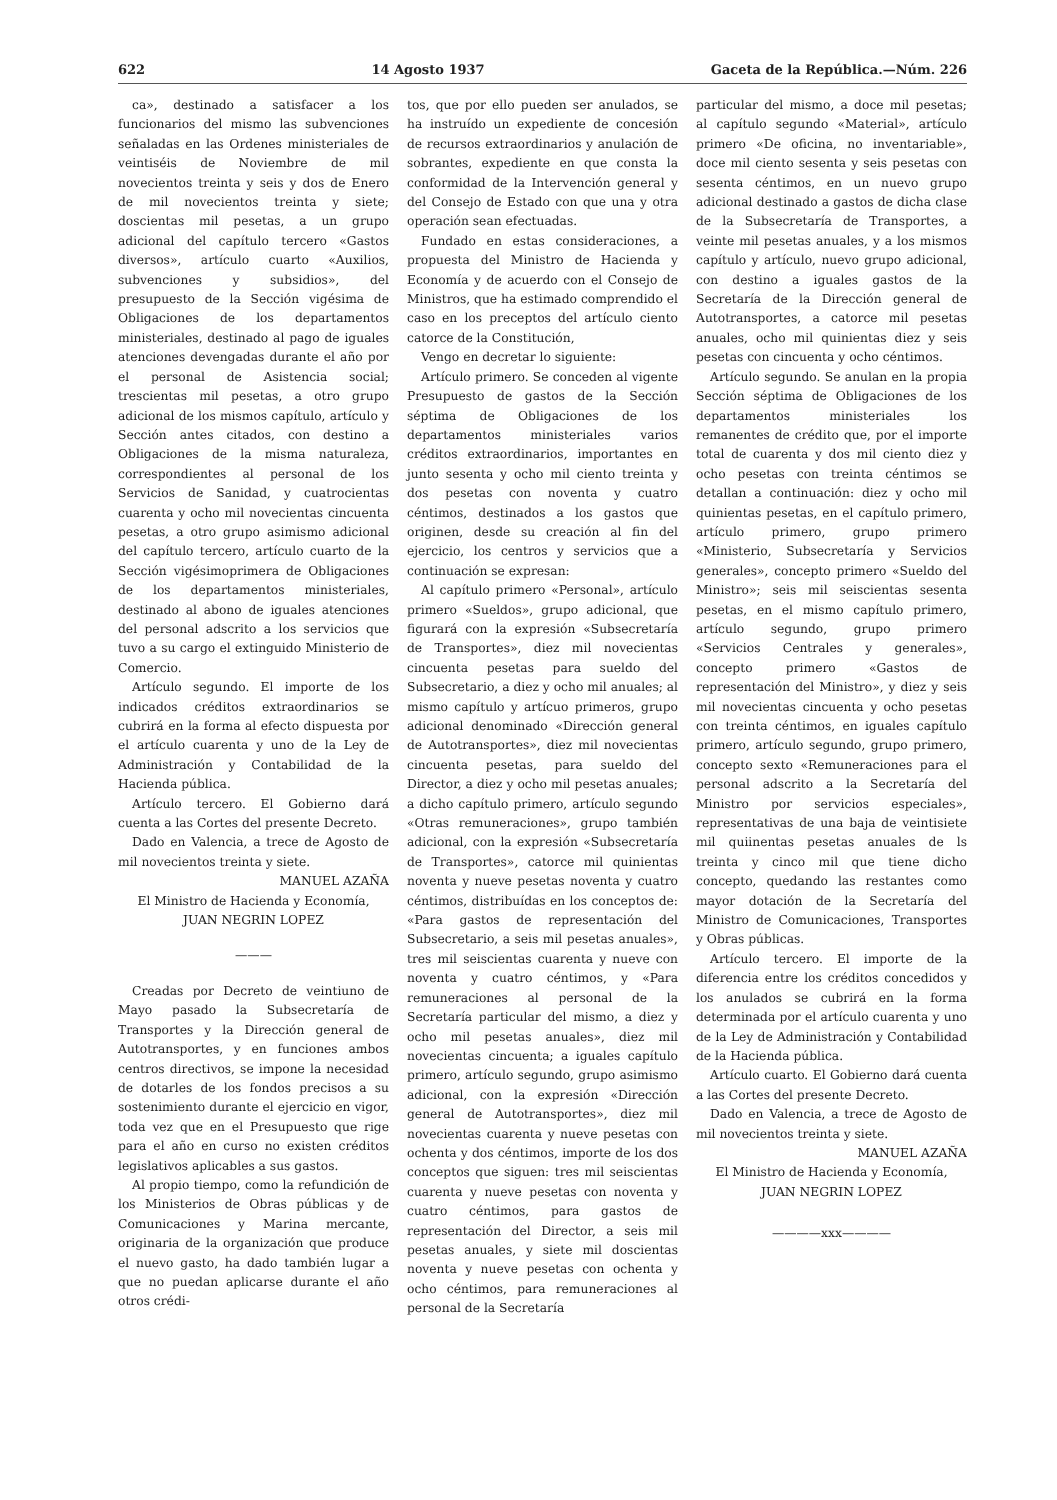622 14 Agosto 1937 Gaceta de la República.—Núm. 226
ca», destinado a satisfacer a los funcionarios del mismo las subvenciones señaladas en las Ordenes ministeriales de veintiséis de Noviembre de mil novecientos treinta y seis y dos de Enero de mil novecientos treinta y siete; doscientas mil pesetas, a un grupo adicional del capítulo tercero «Gastos diversos», artículo cuarto «Auxilios, subvenciones y subsidios», del presupuesto de la Sección vigésima de Obligaciones de los departamentos ministeriales, destinado al pago de iguales atenciones devengadas durante el año por el personal de Asistencia social; trescientas mil pesetas, a otro grupo adicional de los mismos capítulo, artículo y Sección antes citados, con destino a Obligaciones de la misma naturaleza, correspondientes al personal de los Servicios de Sanidad, y cuatrocientas cuarenta y ocho mil novecientas cincuenta pesetas, a otro grupo asimismo adicional del capítulo tercero, artículo cuarto de la Sección vigésimoprimera de Obligaciones de los departamentos ministeriales, destinado al abono de iguales atenciones del personal adscrito a los servicios que tuvo a su cargo el extinguido Ministerio de Comercio.
Artículo segundo. El importe de los indicados créditos extraordinarios se cubrirá en la forma al efecto dispuesta por el artículo cuarenta y uno de la Ley de Administración y Contabilidad de la Hacienda pública.
Artículo tercero. El Gobierno dará cuenta a las Cortes del presente Decreto.
Dado en Valencia, a trece de Agosto de mil novecientos treinta y siete.
MANUEL AZAÑA
El Ministro de Hacienda y Economía,
JUAN NEGRIN LOPEZ
———
Creadas por Decreto de veintiuno de Mayo pasado la Subsecretaría de Transportes y la Dirección general de Autotransportes, y en funciones ambos centros directivos, se impone la necesidad de dotarles de los fondos precisos a su sostenimiento durante el ejercicio en vigor, toda vez que en el Presupuesto que rige para el año en curso no existen créditos legislativos aplicables a sus gastos.
Al propio tiempo, como la refundición de los Ministerios de Obras públicas y de Comunicaciones y Marina mercante, originaria de la organización que produce el nuevo gasto, ha dado también lugar a que no puedan aplicarse durante el año otros crédi-
tos, que por ello pueden ser anulados, se ha instruído un expediente de concesión de recursos extraordinarios y anulación de sobrantes, expediente en que consta la conformidad de la Intervención general y del Consejo de Estado con que una y otra operación sean efectuadas.
Fundado en estas consideraciones, a propuesta del Ministro de Hacienda y Economía y de acuerdo con el Consejo de Ministros, que ha estimado comprendido el caso en los preceptos del artículo ciento catorce de la Constitución,
Vengo en decretar lo siguiente:
Artículo primero. Se conceden al vigente Presupuesto de gastos de la Sección séptima de Obligaciones de los departamentos ministeriales varios créditos extraordinarios, importantes en junto sesenta y ocho mil ciento treinta y dos pesetas con noventa y cuatro céntimos, destinados a los gastos que originen, desde su creación al fin del ejercicio, los centros y servicios que a continuación se expresan:
Al capítulo primero «Personal», artículo primero «Sueldos», grupo adicional, que figurará con la expresión «Subsecretaría de Transportes», diez mil novecientas cincuenta pesetas para sueldo del Subsecretario, a diez y ocho mil anuales; al mismo capítulo y artícuo primeros, grupo adicional denominado «Dirección general de Autotransportes», diez mil novecientas cincuenta pesetas, para sueldo del Director, a diez y ocho mil pesetas anuales; a dicho capítulo primero, artículo segundo «Otras remuneraciones», grupo también adicional, con la expresión «Subsecretaría de Transportes», catorce mil quinientas noventa y nueve pesetas noventa y cuatro céntimos, distribuídas en los conceptos de: «Para gastos de representación del Subsecretario, a seis mil pesetas anuales», tres mil seiscientas cuarenta y nueve con noventa y cuatro céntimos, y «Para remuneraciones al personal de la Secretaría particular del mismo, a diez y ocho mil pesetas anuales», diez mil novecientas cincuenta; a iguales capítulo primero, artículo segundo, grupo asimismo adicional, con la expresión «Dirección general de Autotransportes», diez mil novecientas cuarenta y nueve pesetas con ochenta y dos céntimos, importe de los dos conceptos que siguen: tres mil seiscientas cuarenta y nueve pesetas con noventa y cuatro céntimos, para gastos de representación del Director, a seis mil pesetas anuales, y siete mil doscientas noventa y nueve pesetas con ochenta y ocho céntimos, para remuneraciones al personal de la Secretaría
particular del mismo, a doce mil pesetas; al capítulo segundo «Material», artículo primero «De oficina, no inventariable», doce mil ciento sesenta y seis pesetas con sesenta céntimos, en un nuevo grupo adicional destinado a gastos de dicha clase de la Subsecretaría de Transportes, a veinte mil pesetas anuales, y a los mismos capítulo y artículo, nuevo grupo adicional, con destino a iguales gastos de la Secretaría de la Dirección general de Autotransportes, a catorce mil pesetas anuales, ocho mil quinientas diez y seis pesetas con cincuenta y ocho céntimos.
Artículo segundo. Se anulan en la propia Sección séptima de Obligaciones de los departamentos ministeriales los remanentes de crédito que, por el importe total de cuarenta y dos mil ciento diez y ocho pesetas con treinta céntimos se detallan a continuación: diez y ocho mil quinientas pesetas, en el capítulo primero, artículo primero, grupo primero «Ministerio, Subsecretaría y Servicios generales», concepto primero «Sueldo del Ministro»; seis mil seiscientas sesenta pesetas, en el mismo capítulo primero, artículo segundo, grupo primero «Servicios Centrales y generales», concepto primero «Gastos de representación del Ministro», y diez y seis mil novecientas cincuenta y ocho pesetas con treinta céntimos, en iguales capítulo primero, artículo segundo, grupo primero, concepto sexto «Remuneraciones para el personal adscrito a la Secretaría del Ministro por servicios especiales», representativas de una baja de veintisiete mil quiinentas pesetas anuales de ls treinta y cinco mil que tiene dicho concepto, quedando las restantes como mayor dotación de la Secretaría del Ministro de Comunicaciones, Transportes y Obras públicas.
Artículo tercero. El importe de la diferencia entre los créditos concedidos y los anulados se cubrirá en la forma determinada por el artículo cuarenta y uno de la Ley de Administración y Contabilidad de la Hacienda pública.
Artículo cuarto. El Gobierno dará cuenta a las Cortes del presente Decreto.
Dado en Valencia, a trece de Agosto de mil novecientos treinta y siete.
MANUEL AZAÑA
El Ministro de Hacienda y Economía,
JUAN NEGRIN LOPEZ
————xxx————